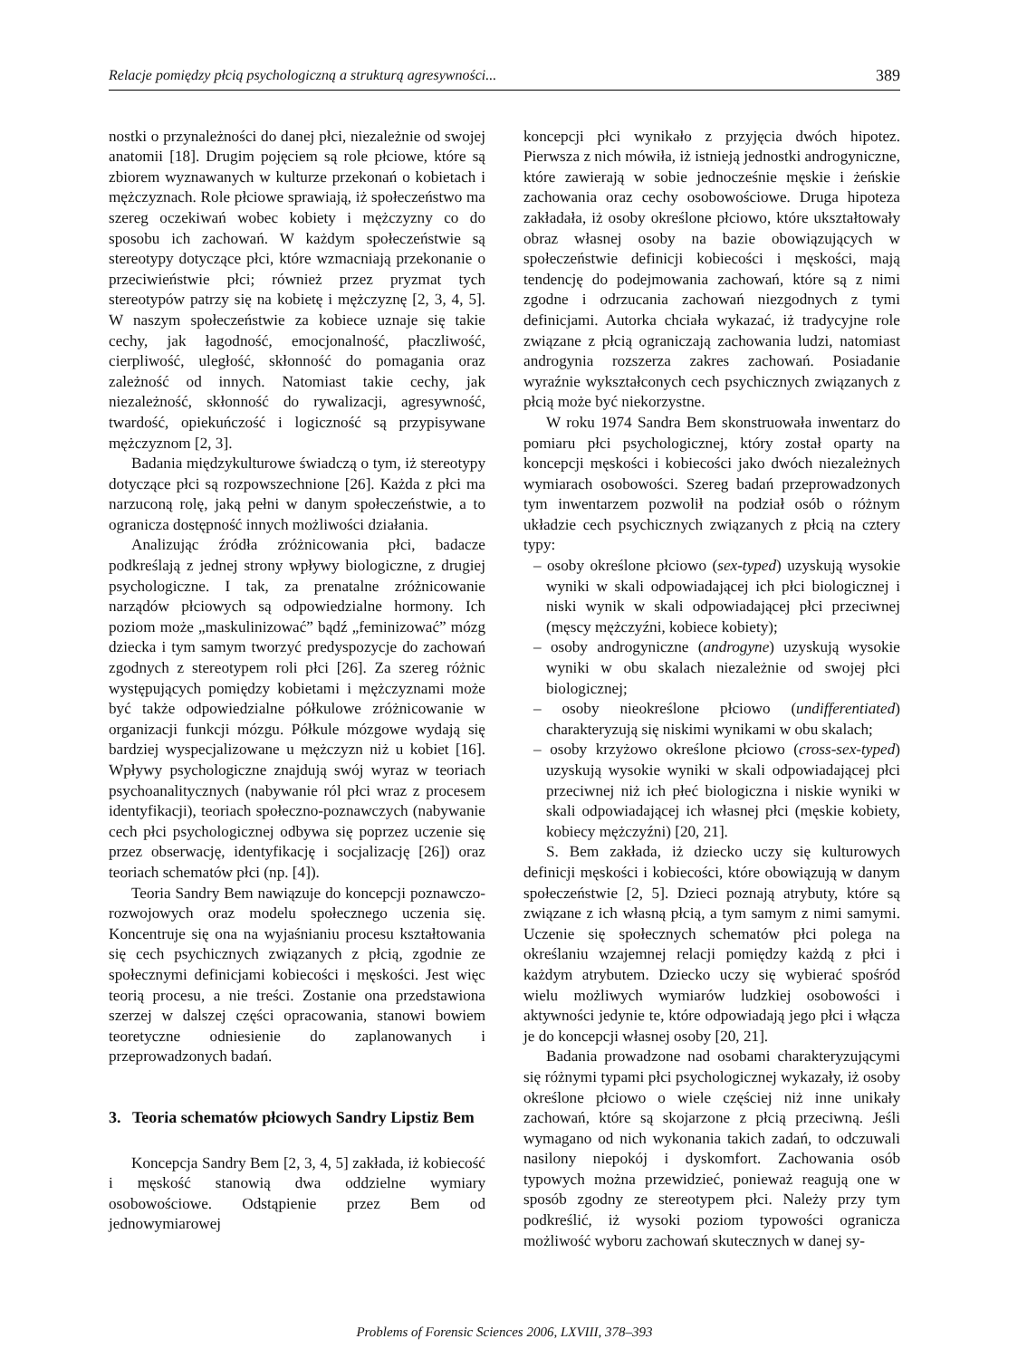Relacje pomiędzy płcią psychologiczną a strukturą agresywności... 389
nostki o przynależności do danej płci, niezależnie od swojej anatomii [18]. Drugim pojęciem są role płciowe, które są zbiorem wyznawanych w kulturze przekonań o kobietach i mężczyznach. Role płciowe sprawiają, iż społeczeństwo ma szereg oczekiwań wobec kobiety i mężczyzny co do sposobu ich zachowań. W każdym społeczeństwie są stereotypy dotyczące płci, które wzmacniają przekonanie o przeciwieństwie płci; również przez pryzmat tych stereotypów patrzy się na kobietę i mężczyznę [2, 3, 4, 5]. W naszym społeczeństwie za kobiece uznaje się takie cechy, jak łagodność, emocjonalność, płaczliwość, cierpliwość, uległość, skłonność do pomagania oraz zależność od innych. Natomiast takie cechy, jak niezależność, skłonność do rywalizacji, agresywność, twardość, opiekuńczość i logiczność są przypisywane mężczyznom [2, 3].
Badania międzykulturowe świadczą o tym, iż stereotypy dotyczące płci są rozpowszechnione [26]. Każda z płci ma narzuconą rolę, jaką pełni w danym społeczeństwie, a to ogranicza dostępność innych możliwości działania.
Analizując źródła zróżnicowania płci, badacze podkreślają z jednej strony wpływy biologiczne, z drugiej psychologiczne. I tak, za prenatalne zróżnicowanie narządów płciowych są odpowiedzialne hormony. Ich poziom może „maskulinizować” bądź „feminizować” mózg dziecka i tym samym tworzyć predyspozycje do zachowań zgodnych z stereotypem roli płci [26]. Za szereg różnic występujących pomiędzy kobietami i mężczyznami może być także odpowiedzialne półkulowe zróżnicowanie w organizacji funkcji mózgu. Półkule mózgowe wydają się bardziej wyspecjalizowane u mężczyzn niż u kobiet [16]. Wpływy psychologiczne znajdują swój wyraz w teoriach psychoanalitycznych (nabywanie ról płci wraz z procesem identyfikacji), teoriach społeczno-poznawczych (nabywanie cech płci psychologicznej odbywa się poprzez uczenie się przez obserwację, identyfikację i socjalizację [26]) oraz teoriach schematów płci (np. [4]).
Teoria Sandry Bem nawiązuje do koncepcji poznawczo-rozwojowych oraz modelu społecznego uczenia się. Koncentruje się ona na wyjaśnianiu procesu kształtowania się cech psychicznych związanych z płcią, zgodnie ze społecznymi definicjami kobiecości i męskości. Jest więc teorią procesu, a nie treści. Zostanie ona przedstawiona szerzej w dalszej części opracowania, stanowi bowiem teoretyczne odniesienie do zaplanowanych i przeprowadzonych badań.
3. Teoria schematów płciowych Sandry Lipstiz Bem
Koncepcja Sandry Bem [2, 3, 4, 5] zakłada, iż kobiecość i męskość stanowią dwa oddzielne wymiary osobowościowe. Odstąpienie przez Bem od jednowymiarowej
koncepcji płci wynikało z przyjęcia dwóch hipotez. Pierwsza z nich mówiła, iż istnieją jednostki androgyniczne, które zawierają w sobie jednocześnie męskie i żeńskie zachowania oraz cechy osobowościowe. Druga hipoteza zakładała, iż osoby określone płciowo, które ukształtowały obraz własnej osoby na bazie obowiązujących w społeczeństwie definicji kobiecości i męskości, mają tendencję do podejmowania zachowań, które są z nimi zgodne i odrzucania zachowań niezgodnych z tymi definicjami. Autorka chciała wykazać, iż tradycyjne role związane z płcią ograniczają zachowania ludzi, natomiast androgynia rozszerza zakres zachowań. Posiadanie wyraźnie wykształconych cech psychicznych związanych z płcią może być niekorzystne.
W roku 1974 Sandra Bem skonstruowała inwentarz do pomiaru płci psychologicznej, który został oparty na koncepcji męskości i kobiecości jako dwóch niezależnych wymiarach osobowości. Szereg badań przeprowadzonych tym inwentarzem pozwolił na podział osób o różnym układzie cech psychicznych związanych z płcią na cztery typy:
– osoby określone płciowo (sex-typed) uzyskują wysokie wyniki w skali odpowiadającej ich płci biologicznej i niski wynik w skali odpowiadającej płci przeciwnej (męscy mężczyźni, kobiece kobiety);
– osoby androgyniczne (androgyne) uzyskują wysokie wyniki w obu skalach niezależnie od swojej płci biologicznej;
– osoby nieokreślone płciowo (undifferentiated) charakteryzują się niskimi wynikami w obu skalach;
– osoby krzyżowo określone płciowo (cross-sex-typed) uzyskują wysokie wyniki w skali odpowiadającej płci przeciwnej niż ich płeć biologiczna i niskie wyniki w skali odpowiadającej ich własnej płci (męskie kobiety, kobiecy mężczyźni) [20, 21].
S. Bem zakłada, iż dziecko uczy się kulturowych definicji męskości i kobiecości, które obowiązują w danym społeczeństwie [2, 5]. Dzieci poznają atrybuty, które są związane z ich własną płcią, a tym samym z nimi samymi. Uczenie się społecznych schematów płci polega na określaniu wzajemnej relacji pomiędzy każdą z płci i każdym atrybutem. Dziecko uczy się wybierać spośród wielu możliwych wymiarów ludzkiej osobowości i aktywności jedynie te, które odpowiadają jego płci i włącza je do koncepcji własnej osoby [20, 21].
Badania prowadzone nad osobami charakteryzującymi się różnymi typami płci psychologicznej wykazały, iż osoby określone płciowo o wiele częściej niż inne unikały zachowań, które są skojarzone z płcią przeciwną. Jeśli wymagano od nich wykonania takich zadań, to odczuwali nasilony niepokój i dyskomfort. Zachowania osób typowych można przewidzieć, ponieważ reagują one w sposób zgodny ze stereotypem płci. Należy przy tym podkreślić, iż wysoki poziom typowości ogranicza możliwość wyboru zachowań skutecznych w danej sy-
Problems of Forensic Sciences 2006, LXVIII, 378–393